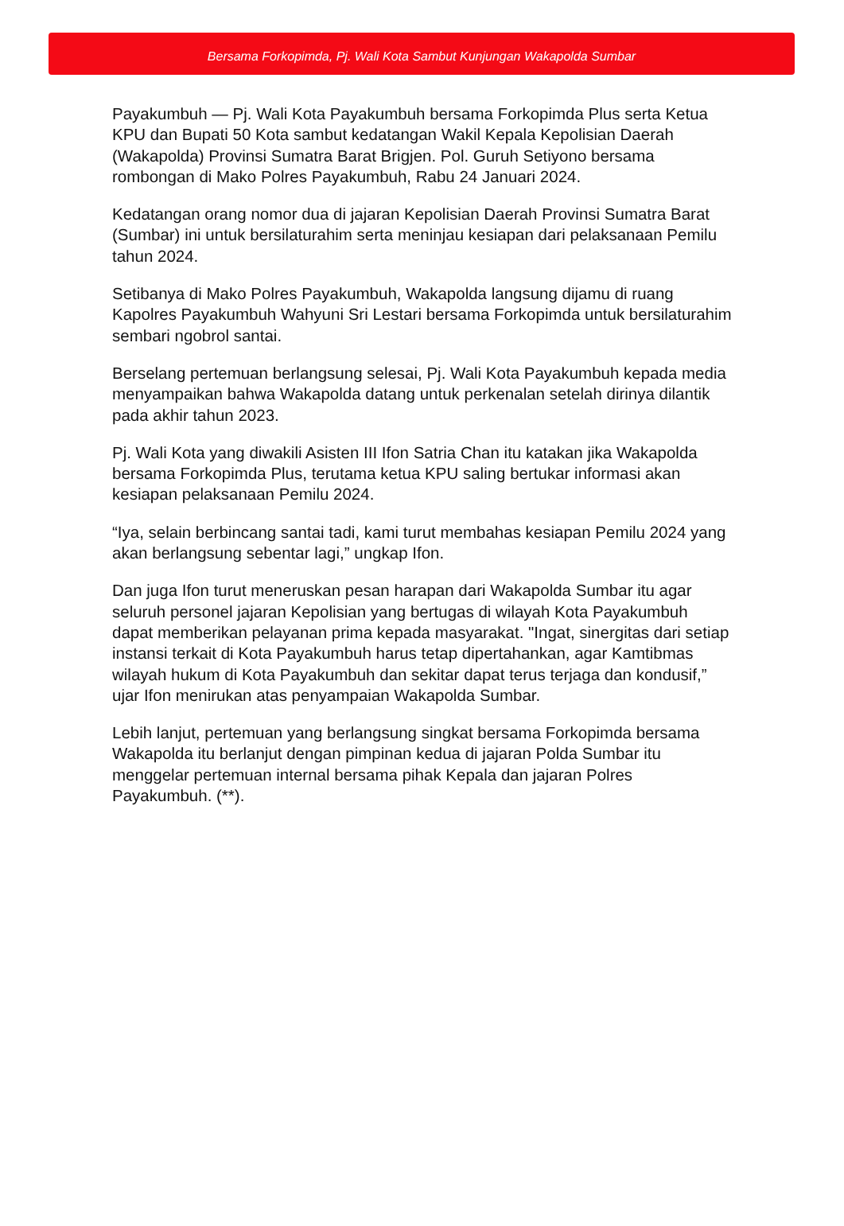Bersama Forkopimda, Pj. Wali Kota Sambut Kunjungan Wakapolda Sumbar
Payakumbuh — Pj. Wali Kota Payakumbuh bersama Forkopimda Plus serta Ketua KPU dan Bupati 50 Kota sambut kedatangan Wakil Kepala Kepolisian Daerah (Wakapolda) Provinsi Sumatra Barat Brigjen. Pol. Guruh Setiyono bersama rombongan di Mako Polres Payakumbuh, Rabu 24 Januari 2024.
Kedatangan orang nomor dua di jajaran Kepolisian Daerah Provinsi Sumatra Barat (Sumbar) ini untuk bersilaturahim serta meninjau kesiapan dari pelaksanaan Pemilu tahun 2024.
Setibanya di Mako Polres Payakumbuh, Wakapolda langsung dijamu di ruang Kapolres Payakumbuh Wahyuni Sri Lestari bersama Forkopimda untuk bersilaturahim sembari ngobrol santai.
Berselang pertemuan berlangsung selesai, Pj. Wali Kota Payakumbuh kepada media menyampaikan bahwa Wakapolda datang untuk perkenalan setelah dirinya dilantik pada akhir tahun 2023.
Pj. Wali Kota yang diwakili Asisten III Ifon Satria Chan itu katakan jika Wakapolda bersama Forkopimda Plus, terutama ketua KPU saling bertukar informasi akan kesiapan pelaksanaan Pemilu 2024.
“Iya, selain berbincang santai tadi, kami turut membahas kesiapan Pemilu 2024 yang akan berlangsung sebentar lagi,” ungkap Ifon.
Dan juga Ifon turut meneruskan pesan harapan dari Wakapolda Sumbar itu agar seluruh personel jajaran Kepolisian yang bertugas di wilayah Kota Payakumbuh dapat memberikan pelayanan prima kepada masyarakat. "Ingat, sinergitas dari setiap instansi terkait di Kota Payakumbuh harus tetap dipertahankan, agar Kamtibmas wilayah hukum di Kota Payakumbuh dan sekitar dapat terus terjaga dan kondusif,” ujar Ifon menirukan atas penyampaian Wakapolda Sumbar.
Lebih lanjut, pertemuan yang berlangsung singkat bersama Forkopimda bersama Wakapolda itu berlanjut dengan pimpinan kedua di jajaran Polda Sumbar itu menggelar pertemuan internal bersama pihak Kepala dan jajaran Polres Payakumbuh. (**).